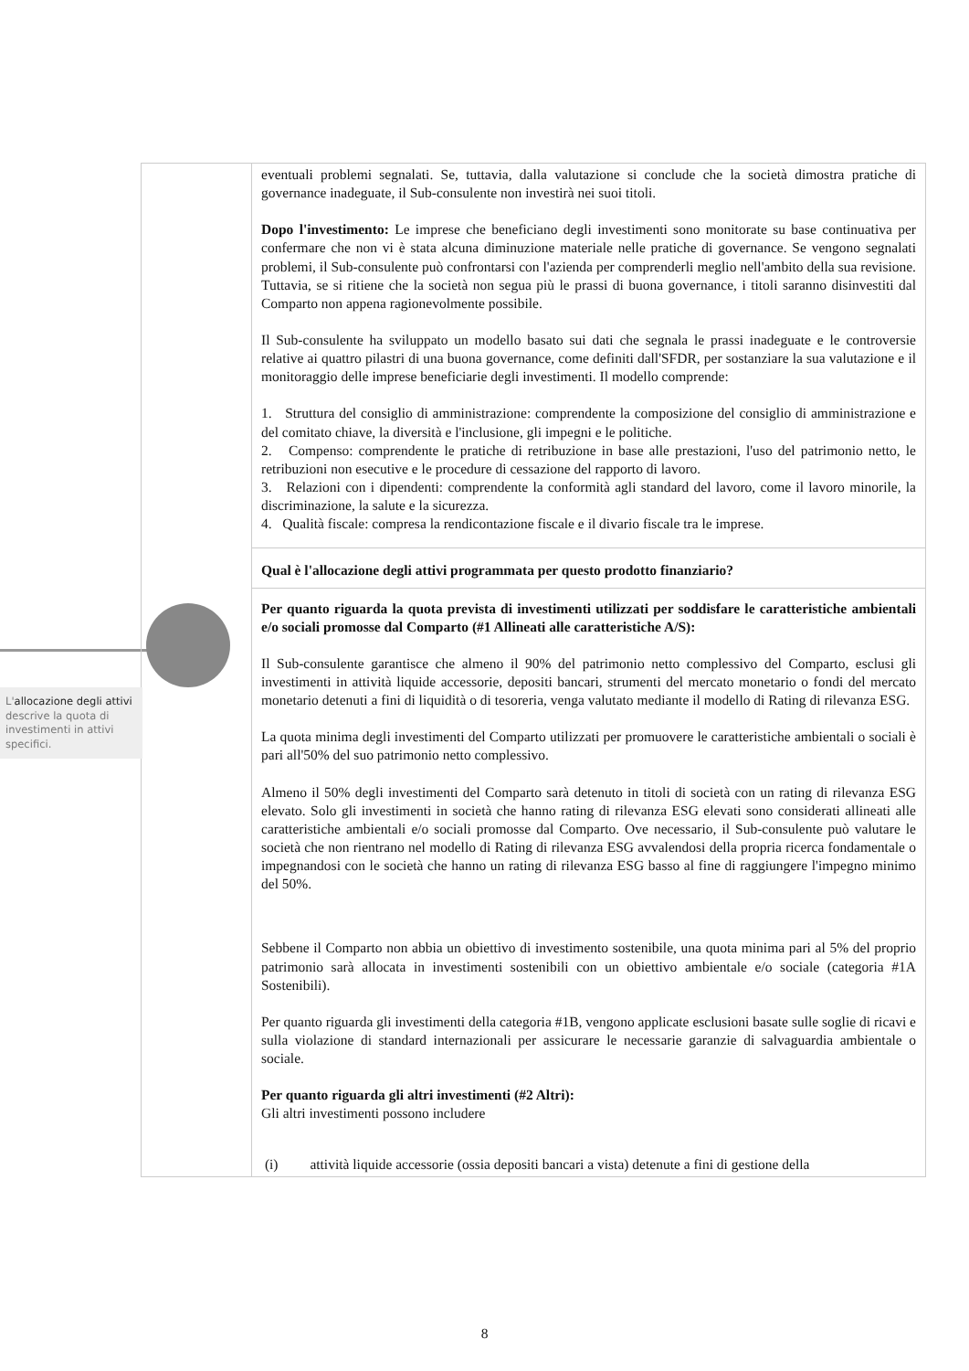| | eventuali problemi segnalati. Se, tuttavia, dalla valutazione si conclude che la società dimostra pratiche di governance inadeguate, il Sub-consulente non investirà nei suoi titoli. Dopo l'investimento: Le imprese che beneficiano degli investimenti sono monitorate su base continuativa per confermare che non vi è stata alcuna diminuzione materiale nelle pratiche di governance. Se vengono segnalati problemi, il Sub-consulente può confrontarsi con l'azienda per comprenderli meglio nell'ambito della sua revisione. Tuttavia, se si ritiene che la società non segua più le prassi di buona governance, i titoli saranno disinvestiti dal Comparto non appena ragionevolmente possibile. Il Sub-consulente ha sviluppato un modello basato sui dati che segnala le prassi inadeguate e le controversie relative ai quattro pilastri di una buona governance, come definiti dall'SFDR, per sostanziare la sua valutazione e il monitoraggio delle imprese beneficiarie degli investimenti. Il modello comprende: 1. Struttura del consiglio di amministrazione: comprendente la composizione del consiglio di amministrazione e del comitato chiave, la diversità e l'inclusione, gli impegni e le politiche. 2. Compenso: comprendente le pratiche di retribuzione in base alle prestazioni, l'uso del patrimonio netto, le retribuzioni non esecutive e le procedure di cessazione del rapporto di lavoro. 3. Relazioni con i dipendenti: comprendente la conformità agli standard del lavoro, come il lavoro minorile, la discriminazione, la salute e la sicurezza. 4. Qualità fiscale: compresa la rendicontazione fiscale e il divario fiscale tra le imprese. |
| | Qual è l'allocazione degli attivi programmata per questo prodotto finanziario? |
| | Per quanto riguarda la quota prevista di investimenti utilizzati per soddisfare le caratteristiche ambientali e/o sociali promosse dal Comparto (#1 Allineati alle caratteristiche A/S): Il Sub-consulente garantisce che almeno il 90% del patrimonio netto complessivo del Comparto, esclusi gli investimenti in attività liquide accessorie, depositi bancari, strumenti del mercato monetario o fondi del mercato monetario detenuti a fini di liquidità o di tesoreria, venga valutato mediante il modello di Rating di rilevanza ESG. La quota minima degli investimenti del Comparto utilizzati per promuovere le caratteristiche ambientali o sociali è pari all'50% del suo patrimonio netto complessivo. Almeno il 50% degli investimenti del Comparto sarà detenuto in titoli di società con un rating di rilevanza ESG elevato. Solo gli investimenti in società che hanno rating di rilevanza ESG elevati sono considerati allineati alle caratteristiche ambientali e/o sociali promosse dal Comparto. Ove necessario, il Sub-consulente può valutare le società che non rientrano nel modello di Rating di rilevanza ESG avvalendosi della propria ricerca fondamentale o impegnandosi con le società che hanno un rating di rilevanza ESG basso al fine di raggiungere l'impegno minimo del 50%. Sebbene il Comparto non abbia un obiettivo di investimento sostenibile, una quota minima pari al 5% del proprio patrimonio sarà allocata in investimenti sostenibili con un obiettivo ambientale e/o sociale (categoria #1A Sostenibili). Per quanto riguarda gli investimenti della categoria #1B, vengono applicate esclusioni basate sulle soglie di ricavi e sulla violazione di standard internazionali per assicurare le necessarie garanzie di salvaguardia ambientale o sociale. Per quanto riguarda gli altri investimenti (#2 Altri): Gli altri investimenti possono includere (i) attività liquide accessorie (ossia depositi bancari a vista) detenute a fini di gestione della |
L'allocazione degli attivi descrive la quota di investimenti in attivi specifici.
8